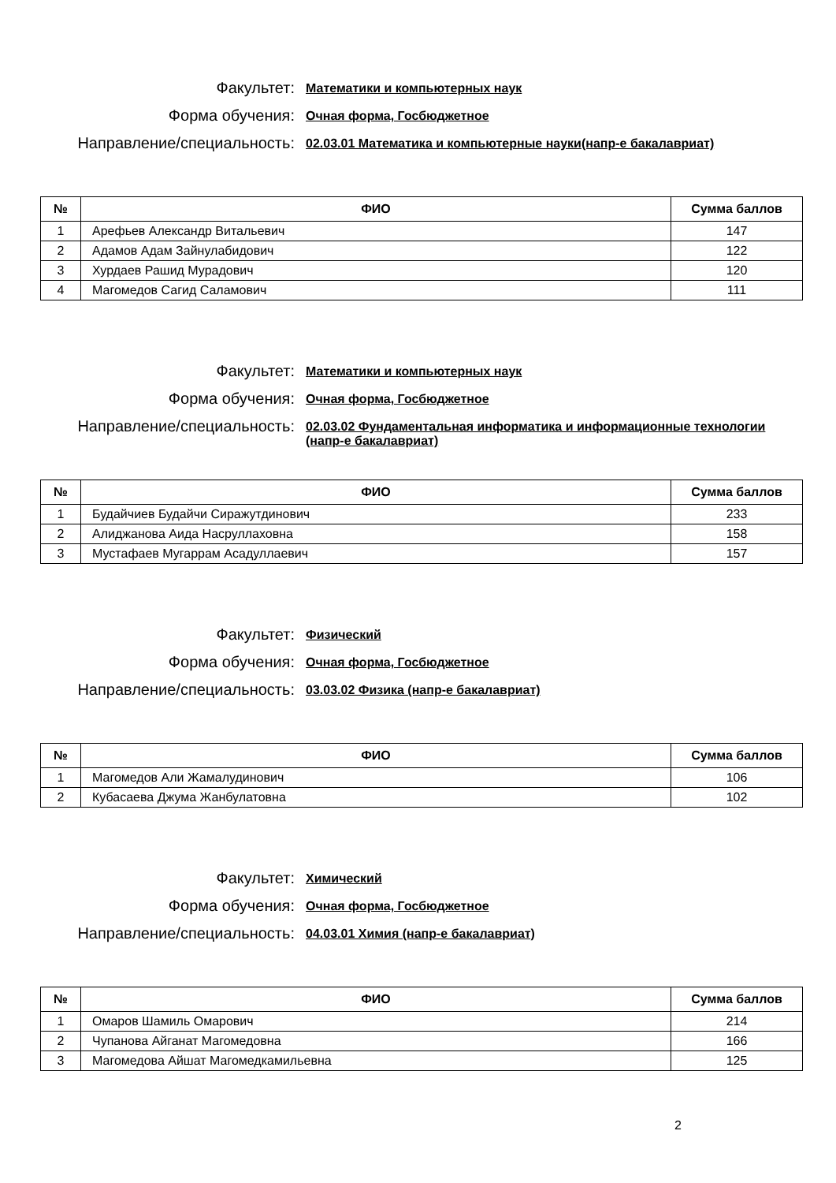Факультет:
Математики и компьютерных наук
Форма обучения:
Очная форма, Госбюджетное
Направление/специальность:
02.03.01 Математика и компьютерные науки(напр-е бакалавриат)
| № | ФИО | Сумма баллов |
| --- | --- | --- |
| 1 | Арефьев Александр Витальевич | 147 |
| 2 | Адамов Адам Зайнулабидович | 122 |
| 3 | Хурдаев Рашид Мурадович | 120 |
| 4 | Магомедов Сагид Саламович | 111 |
Факультет:
Математики и компьютерных наук
Форма обучения:
Очная форма, Госбюджетное
Направление/специальность:
02.03.02 Фундаментальная информатика и информационные технологии (напр-е бакалавриат)
| № | ФИО | Сумма баллов |
| --- | --- | --- |
| 1 | Будайчиев Будайчи Сиражутдинович | 233 |
| 2 | Алиджанова Аида Насруллаховна | 158 |
| 3 | Мустафаев Мугаррам Асадуллаевич | 157 |
Факультет:
Физический
Форма обучения:
Очная форма, Госбюджетное
Направление/специальность:
03.03.02 Физика (напр-е бакалавриат)
| № | ФИО | Сумма баллов |
| --- | --- | --- |
| 1 | Магомедов Али Жамалудинович | 106 |
| 2 | Кубасаева Джума Жанбулатовна | 102 |
Факультет:
Химический
Форма обучения:
Очная форма, Госбюджетное
Направление/специальность:
04.03.01 Химия (напр-е бакалавриат)
| № | ФИО | Сумма баллов |
| --- | --- | --- |
| 1 | Омаров Шамиль Омарович | 214 |
| 2 | Чупанова Айганат Магомедовна | 166 |
| 3 | Магомедова Айшат Магомедкамильевна | 125 |
2